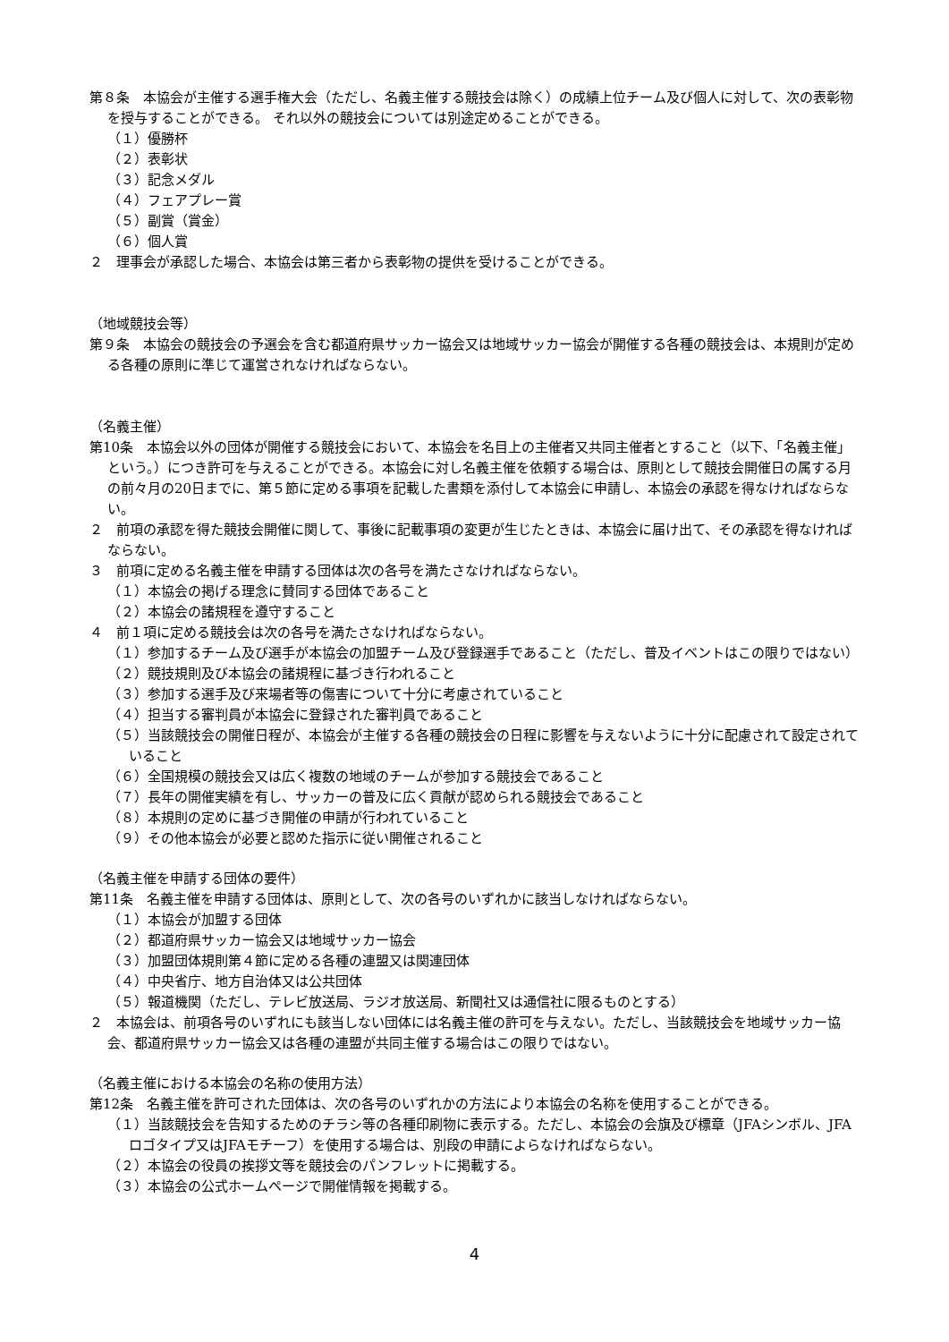第８条　本協会が主催する選手権大会（ただし、名義主催する競技会は除く）の成績上位チーム及び個人に対して、次の表彰物を授与することができる。 それ以外の競技会については別途定めることができる。
（１）優勝杯
（２）表彰状
（３）記念メダル
（４）フェアプレー賞
（５）副賞（賞金）
（６）個人賞
２　理事会が承認した場合、本協会は第三者から表彰物の提供を受けることができる。
（地域競技会等）
第９条　本協会の競技会の予選会を含む都道府県サッカー協会又は地域サッカー協会が開催する各種の競技会は、本規則が定める各種の原則に準じて運営されなければならない。
（名義主催）
第10条　本協会以外の団体が開催する競技会において、本協会を名目上の主催者又共同主催者とすること（以下、「名義主催」という。）につき許可を与えることができる。本協会に対し名義主催を依頼する場合は、原則として競技会開催日の属する月の前々月の20日までに、第５節に定める事項を記載した書類を添付して本協会に申請し、本協会の承認を得なければならない。
２　前項の承認を得た競技会開催に関して、事後に記載事項の変更が生じたときは、本協会に届け出て、その承認を得なければならない。
３　前項に定める名義主催を申請する団体は次の各号を満たさなければならない。
（１）本協会の掲げる理念に賛同する団体であること
（２）本協会の諸規程を遵守すること
４　前１項に定める競技会は次の各号を満たさなければならない。
（１）参加するチーム及び選手が本協会の加盟チーム及び登録選手であること（ただし、普及イベントはこの限りではない）
（２）競技規則及び本協会の諸規程に基づき行われること
（３）参加する選手及び来場者等の傷害について十分に考慮されていること
（４）担当する審判員が本協会に登録された審判員であること
（５）当該競技会の開催日程が、本協会が主催する各種の競技会の日程に影響を与えないように十分に配慮されて設定されていること
（６）全国規模の競技会又は広く複数の地域のチームが参加する競技会であること
（７）長年の開催実績を有し、サッカーの普及に広く貢献が認められる競技会であること
（８）本規則の定めに基づき開催の申請が行われていること
（９）その他本協会が必要と認めた指示に従い開催されること
（名義主催を申請する団体の要件）
第11条　名義主催を申請する団体は、原則として、次の各号のいずれかに該当しなければならない。
（１）本協会が加盟する団体
（２）都道府県サッカー協会又は地域サッカー協会
（３）加盟団体規則第４節に定める各種の連盟又は関連団体
（４）中央省庁、地方自治体又は公共団体
（５）報道機関（ただし、テレビ放送局、ラジオ放送局、新聞社又は通信社に限るものとする）
２　本協会は、前項各号のいずれにも該当しない団体には名義主催の許可を与えない。ただし、当該競技会を地域サッカー協会、都道府県サッカー協会又は各種の連盟が共同主催する場合はこの限りではない。
（名義主催における本協会の名称の使用方法）
第12条　名義主催を許可された団体は、次の各号のいずれかの方法により本協会の名称を使用することができる。
（１）当該競技会を告知するためのチラシ等の各種印刷物に表示する。ただし、本協会の会旗及び標章（JFAシンボル、JFAロゴタイプ又はJFAモチーフ）を使用する場合は、別段の申請によらなければならない。
（２）本協会の役員の挨拶文等を競技会のパンフレットに掲載する。
（３）本協会の公式ホームページで開催情報を掲載する。
4